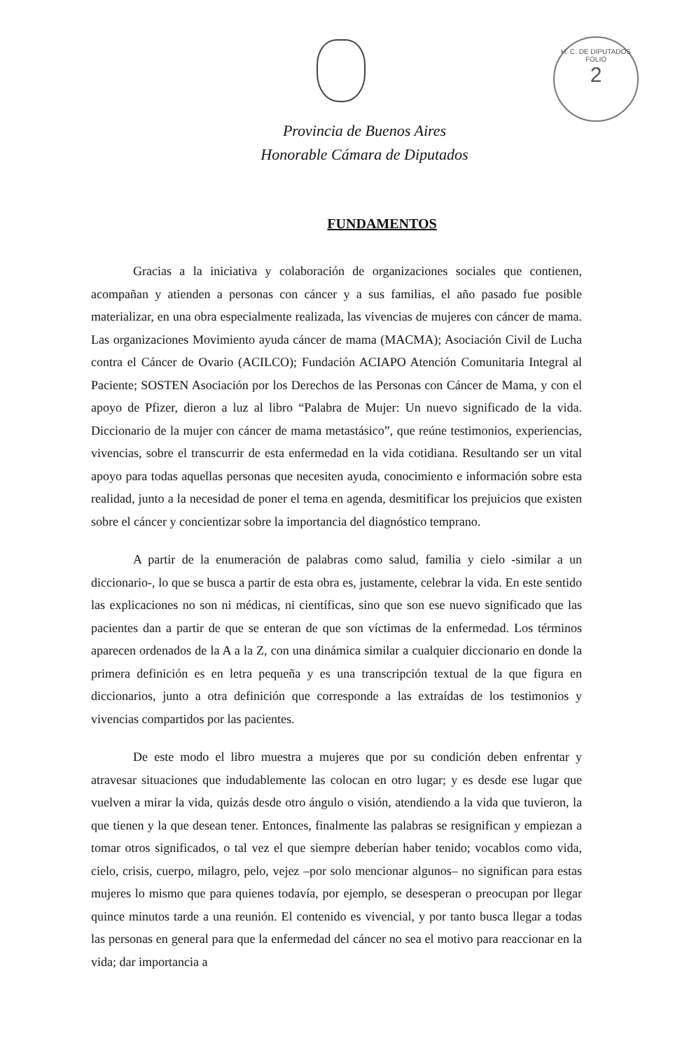H. C. DE DIPUTADOS
FOLIO
2
Provincia de Buenos Aires
Honorable Cámara de Diputados
FUNDAMENTOS
Gracias a la iniciativa y colaboración de organizaciones sociales que contienen, acompañan y atienden a personas con cáncer y a sus familias, el año pasado fue posible materializar, en una obra especialmente realizada, las vivencias de mujeres con cáncer de mama. Las organizaciones Movimiento ayuda cáncer de mama (MACMA); Asociación Civil de Lucha contra el Cáncer de Ovario (ACILCO); Fundación ACIAPO Atención Comunitaria Integral al Paciente; SOSTEN Asociación por los Derechos de las Personas con Cáncer de Mama, y con el apoyo de Pfizer, dieron a luz al libro “Palabra de Mujer: Un nuevo significado de la vida. Diccionario de la mujer con cáncer de mama metastásico”, que reúne testimonios, experiencias, vivencias, sobre el transcurrir de esta enfermedad en la vida cotidiana. Resultando ser un vital apoyo para todas aquellas personas que necesiten ayuda, conocimiento e información sobre esta realidad, junto a la necesidad de poner el tema en agenda, desmitificar los prejuicios que existen sobre el cáncer y concientizar sobre la importancia del diagnóstico temprano.
A partir de la enumeración de palabras como salud, familia y cielo -similar a un diccionario-, lo que se busca a partir de esta obra es, justamente, celebrar la vida. En este sentido las explicaciones no son ni médicas, ni científicas, sino que son ese nuevo significado que las pacientes dan a partir de que se enteran de que son víctimas de la enfermedad. Los términos aparecen ordenados de la A a la Z, con una dinámica similar a cualquier diccionario en donde la primera definición es en letra pequeña y es una transcripción textual de la que figura en diccionarios, junto a otra definición que corresponde a las extraídas de los testimonios y vivencias compartidos por las pacientes.
De este modo el libro muestra a mujeres que por su condición deben enfrentar y atravesar situaciones que indudablemente las colocan en otro lugar; y es desde ese lugar que vuelven a mirar la vida, quizás desde otro ángulo o visión, atendiendo a la vida que tuvieron, la que tienen y la que desean tener. Entonces, finalmente las palabras se resignifican y empiezan a tomar otros significados, o tal vez el que siempre deberían haber tenido; vocablos como vida, cielo, crisis, cuerpo, milagro, pelo, vejez –por solo mencionar algunos– no significan para estas mujeres lo mismo que para quienes todavía, por ejemplo, se desesperan o preocupan por llegar quince minutos tarde a una reunión. El contenido es vivencial, y por tanto busca llegar a todas las personas en general para que la enfermedad del cáncer no sea el motivo para reaccionar en la vida; dar importancia a